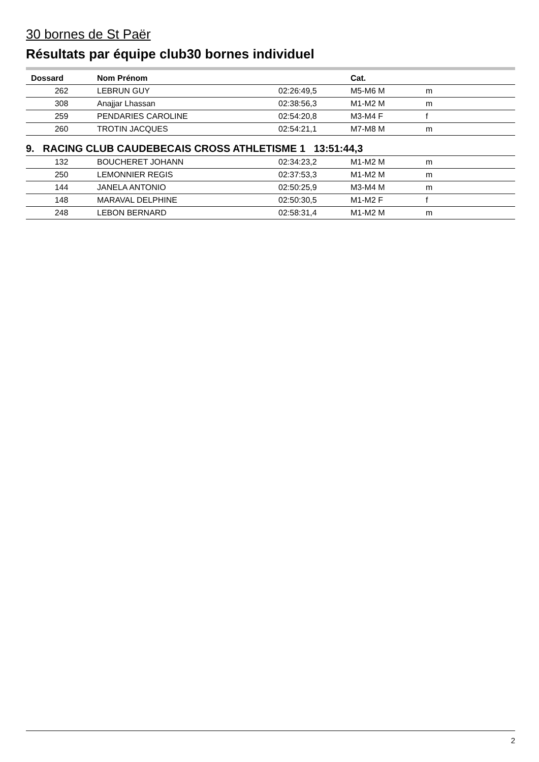30 bornes de St Paër
Résultats par équipe club30 bornes individuel
| Dossard | Nom Prénom | | Cat. | |
| --- | --- | --- | --- | --- |
| 262 | LEBRUN GUY | 02:26:49,5 | M5-M6 M | m |
| 308 | Anajjar Lhassan | 02:38:56,3 | M1-M2 M | m |
| 259 | PENDARIES CAROLINE | 02:54:20,8 | M3-M4 F | f |
| 260 | TROTIN JACQUES | 02:54:21,1 | M7-M8 M | m |
| 9. RACING CLUB CAUDEBECAIS CROSS ATHLETISME 1 13:51:44,3 | | | | |
| 132 | BOUCHERET JOHANN | 02:34:23,2 | M1-M2 M | m |
| 250 | LEMONNIER REGIS | 02:37:53,3 | M1-M2 M | m |
| 144 | JANELA ANTONIO | 02:50:25,9 | M3-M4 M | m |
| 148 | MARAVAL DELPHINE | 02:50:30,5 | M1-M2 F | f |
| 248 | LEBON BERNARD | 02:58:31,4 | M1-M2 M | m |
2